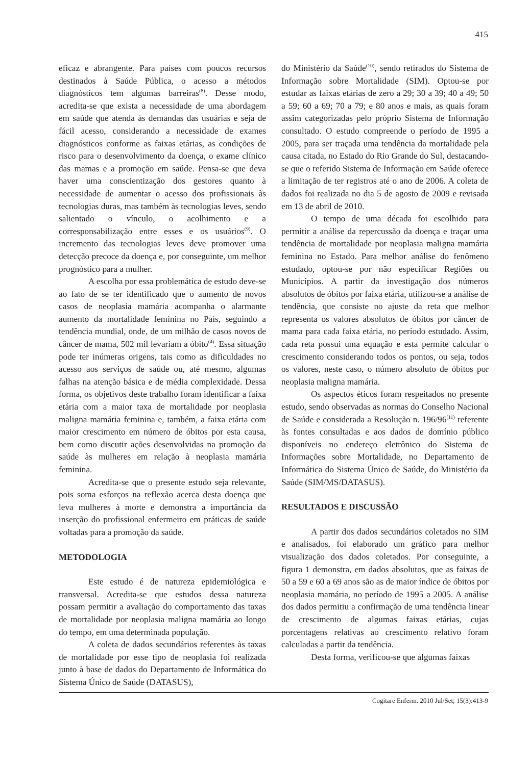415
eficaz e abrangente. Para países com poucos recursos destinados à Saúde Pública, o acesso a métodos diagnósticos tem algumas barreiras<sup>(8)</sup>. Desse modo, acredita-se que exista a necessidade de uma abordagem em saúde que atenda às demandas das usuárias e seja de fácil acesso, considerando a necessidade de exames diagnósticos conforme as faixas etárias, as condições de risco para o desenvolvimento da doença, o exame clínico das mamas e a promoção em saúde. Pensa-se que deva haver uma conscientização dos gestores quanto à necessidade de aumentar o acesso dos profissionais às tecnologias duras, mas também às tecnologias leves, sendo salientado o vínculo, o acolhimento e a corresponsabilização entre esses e os usuários<sup>(9)</sup>. O incremento das tecnologias leves deve promover uma detecção precoce da doença e, por conseguinte, um melhor prognóstico para a mulher.
A escolha por essa problemática de estudo deve-se ao fato de se ter identificado que o aumento de novos casos de neoplasia mamária acompanha o alarmante aumento da mortalidade feminina no País, seguindo a tendência mundial, onde, de um milhão de casos novos de câncer de mama, 502 mil levariam a óbito<sup>(4)</sup>. Essa situação pode ter inúmeras origens, tais como as dificuldades no acesso aos serviços de saúde ou, até mesmo, algumas falhas na atenção básica e de média complexidade. Dessa forma, os objetivos deste trabalho foram identificar a faixa etária com a maior taxa de mortalidade por neoplasia maligna mamária feminina e, também, a faixa etária com maior crescimento em número de óbitos por esta causa, bem como discutir ações desenvolvidas na promoção da saúde às mulheres em relação à neoplasia mamária feminina.
Acredita-se que o presente estudo seja relevante, pois soma esforços na reflexão acerca desta doença que leva mulheres à morte e demonstra a importância da inserção do profissional enfermeiro em práticas de saúde voltadas para a promoção da saúde.
METODOLOGIA
Este estudo é de natureza epidemiológica e transversal. Acredita-se que estudos dessa natureza possam permitir a avaliação do comportamento das taxas de mortalidade por neoplasia maligna mamária ao longo do tempo, em uma determinada população.
A coleta de dados secundários referentes às taxas de mortalidade por esse tipo de neoplasia foi realizada junto à base de dados do Departamento de Informática do Sistema Único de Saúde (DATASUS),
do Ministério da Saúde<sup>(10)</sup>, sendo retirados do Sistema de Informação sobre Mortalidade (SIM). Optou-se por estudar as faixas etárias de zero a 29; 30 a 39; 40 a 49; 50 a 59; 60 a 69; 70 a 79; e 80 anos e mais, as quais foram assim categorizadas pelo próprio Sistema de Informação consultado. O estudo compreende o período de 1995 a 2005, para ser traçada uma tendência da mortalidade pela causa citada, no Estado do Rio Grande do Sul, destacando-se que o referido Sistema de Informação em Saúde oferece a limitação de ter registros até o ano de 2006. A coleta de dados foi realizada no dia 5 de agosto de 2009 e revisada em 13 de abril de 2010.
O tempo de uma década foi escolhido para permitir a análise da repercussão da doença e traçar uma tendência de mortalidade por neoplasia maligna mamária feminina no Estado. Para melhor análise do fenômeno estudado, optou-se por não especificar Regiões ou Municípios. A partir da investigação dos números absolutos de óbitos por faixa etária, utilizou-se a análise de tendência, que consiste no ajuste da reta que melhor representa os valores absolutos de óbitos por câncer de mama para cada faixa etária, no período estudado. Assim, cada reta possui uma equação e esta permite calcular o crescimento considerando todos os pontos, ou seja, todos os valores, neste caso, o número absoluto de óbitos por neoplasia maligna mamária.
Os aspectos éticos foram respeitados no presente estudo, sendo observadas as normas do Conselho Nacional de Saúde e considerada a Resolução n. 196/96<sup>(11)</sup> referente às fontes consultadas e aos dados de domínio público disponíveis no endereço eletrônico do Sistema de Informações sobre Mortalidade, no Departamento de Informática do Sistema Único de Saúde, do Ministério da Saúde (SIM/MS/DATASUS).
RESULTADOS E DISCUSSÃO
A partir dos dados secundários coletados no SIM e analisados, foi elaborado um gráfico para melhor visualização dos dados coletados. Por conseguinte, a figura 1 demonstra, em dados absolutos, que as faixas de 50 a 59 e 60 a 69 anos são as de maior índice de óbitos por neoplasia mamária, no período de 1995 a 2005. A análise dos dados permitiu a confirmação de uma tendência linear de crescimento de algumas faixas etárias, cujas porcentagens relativas ao crescimento relativo foram calculadas a partir da tendência.
Desta forma, verificou-se que algumas faixas
Cogitare Enferm. 2010 Jul/Set; 15(3):413-9